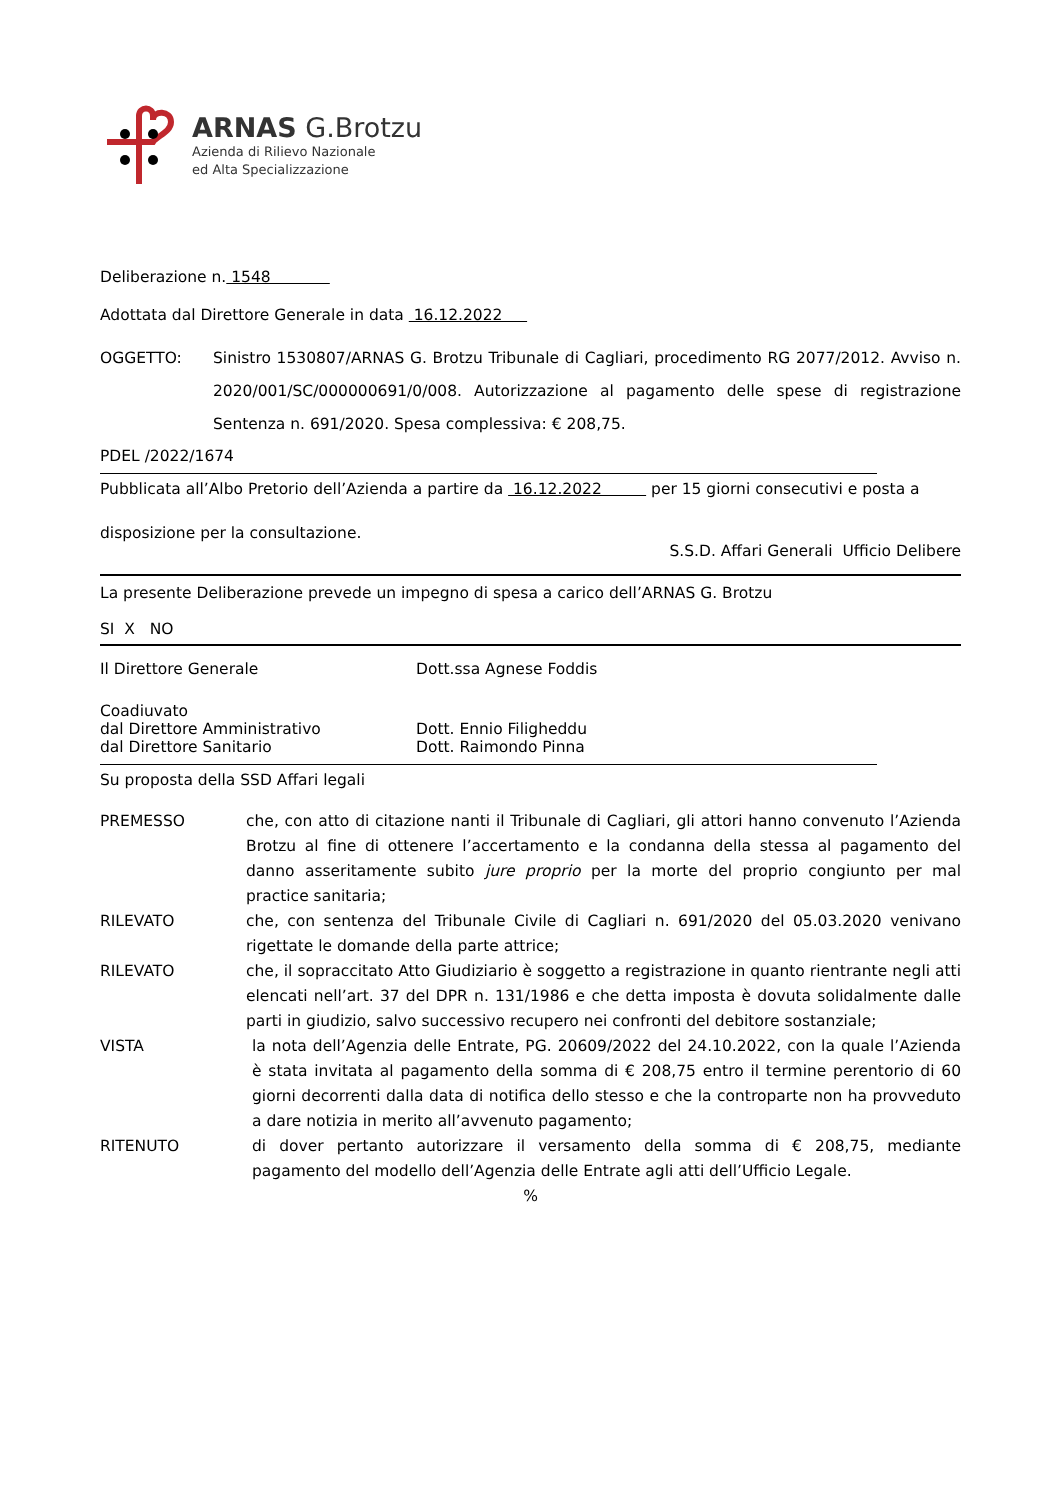ARNAS G.Brotzu
Azienda di Rilievo Nazionale
ed Alta Specializzazione
Deliberazione n. 1548
Adottata dal Direttore Generale in data 16.12.2022
OGGETTO: Sinistro 1530807/ARNAS G. Brotzu Tribunale di Cagliari, procedimento RG 2077/2012. Avviso n. 2020/001/SC/000000691/0/008. Autorizzazione al pagamento delle spese di registrazione Sentenza n. 691/2020. Spesa complessiva: € 208,75.
PDEL /2022/1674
Pubblicata all’Albo Pretorio dell’Azienda a partire da 16.12.2022 per 15 giorni consecutivi e posta a
disposizione per la consultazione.
S.S.D. Affari Generali Ufficio Delibere
La presente Deliberazione prevede un impegno di spesa a carico dell’ARNAS G. Brotzu
SI X NO
Il Direttore Generale Dott.ssa Agnese Foddis
Coadiuvato
dal Direttore Amministrativo
dal Direttore Sanitario
Dott. Ennio Filigheddu
Dott. Raimondo Pinna
Su proposta della SSD Affari legali
PREMESSO che, con atto di citazione nanti il Tribunale di Cagliari, gli attori hanno convenuto l’Azienda Brotzu al fine di ottenere l’accertamento e la condanna della stessa al pagamento del danno asseritamente subito jure proprio per la morte del proprio congiunto per mal practice sanitaria;
RILEVATO che, con sentenza del Tribunale Civile di Cagliari n. 691/2020 del 05.03.2020 venivano rigettate le domande della parte attrice;
RILEVATO che, il sopraccitato Atto Giudiziario è soggetto a registrazione in quanto rientrante negli atti elencati nell’art. 37 del DPR n. 131/1986 e che detta imposta è dovuta solidalmente dalle parti in giudizio, salvo successivo recupero nei confronti del debitore sostanziale;
VISTA la nota dell’Agenzia delle Entrate, PG. 20609/2022 del 24.10.2022, con la quale l’Azienda è stata invitata al pagamento della somma di € 208,75 entro il termine perentorio di 60 giorni decorrenti dalla data di notifica dello stesso e che la controparte non ha provveduto a dare notizia in merito all’avvenuto pagamento;
RITENUTO di dover pertanto autorizzare il versamento della somma di € 208,75, mediante pagamento del modello dell’Agenzia delle Entrate agli atti dell’Ufficio Legale.
%